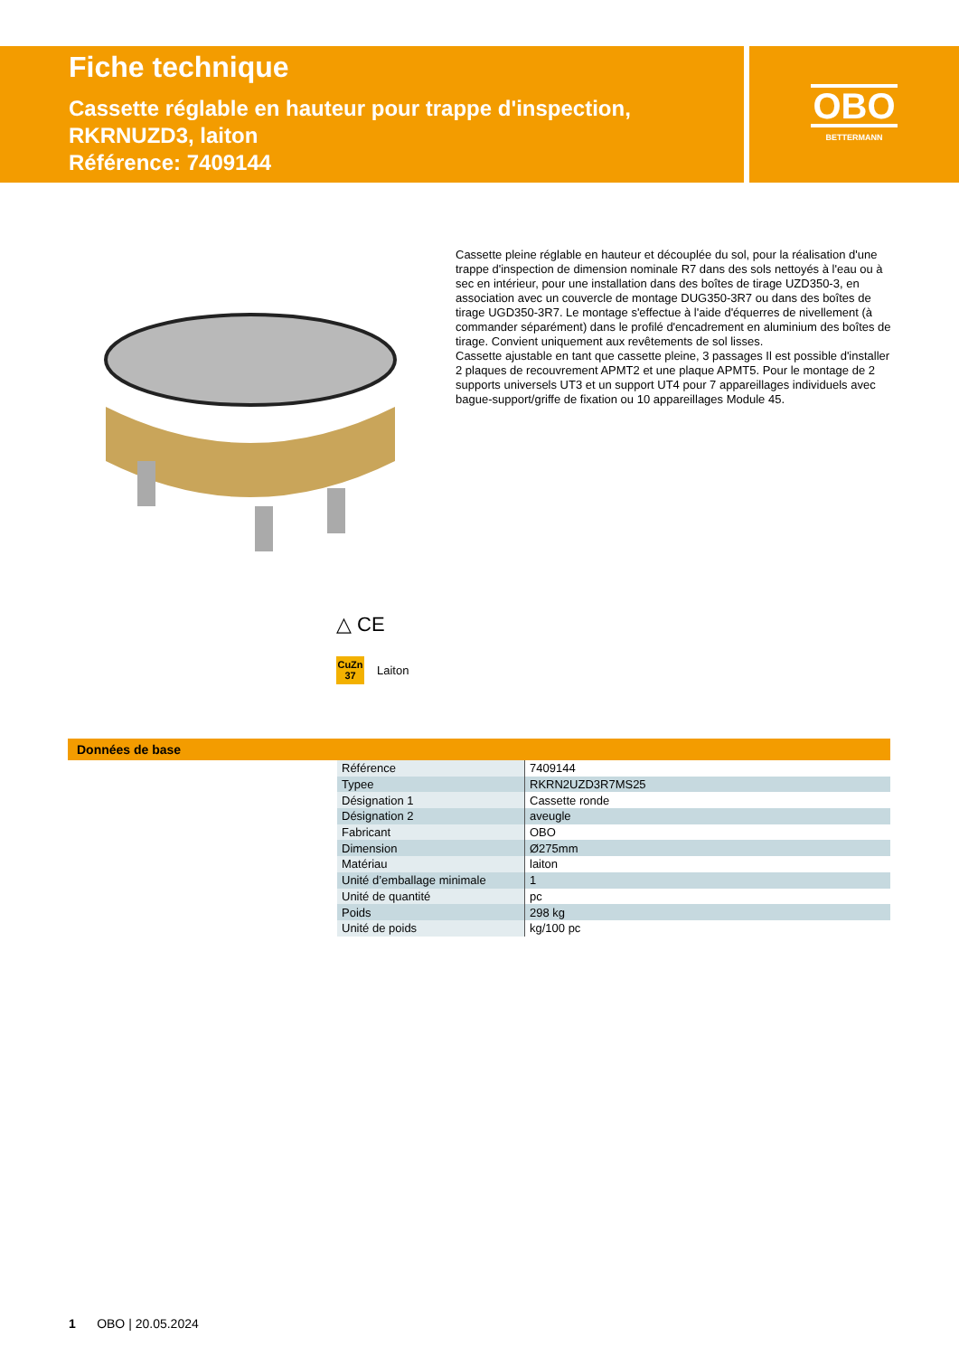Fiche technique
Cassette réglable en hauteur pour trappe d'inspection,
RKRNUZD3, laiton
Référence: 7409144
OBO
BETTERMANN
Cassette pleine réglable en hauteur et découplée du sol, pour la réalisation d'une trappe d'inspection de dimension nominale R7 dans des sols nettoyés à l'eau ou à sec en intérieur, pour une installation dans des boîtes de tirage UZD350-3, en association avec un couvercle de montage DUG350-3R7 ou dans des boîtes de tirage UGD350-3R7. Le montage s'effectue à l'aide d'équerres de nivellement (à commander séparément) dans le profilé d'encadrement en aluminium des boîtes de tirage. Convient uniquement aux revêtements de sol lisses.
Cassette ajustable en tant que cassette pleine, 3 passages Il est possible d'installer 2 plaques de recouvrement APMT2 et une plaque APMT5. Pour le montage de 2 supports universels UT3 et un support UT4 pour 7 appareillages individuels avec bague-support/griffe de fixation ou 10 appareillages Module 45.
△ CE
CuZn
37
Laiton
Données de base
| Référence | 7409144 |
| Typee | RKRN2UZD3R7MS25 |
| Désignation 1 | Cassette ronde |
| Désignation 2 | aveugle |
| Fabricant | OBO |
| Dimension | Ø275mm |
| Matériau | laiton |
| Unité d’emballage minimale | 1 |
| Unité de quantité | pc |
| Poids | 298 kg |
| Unité de poids | kg/100 pc |
1 OBO | 20.05.2024